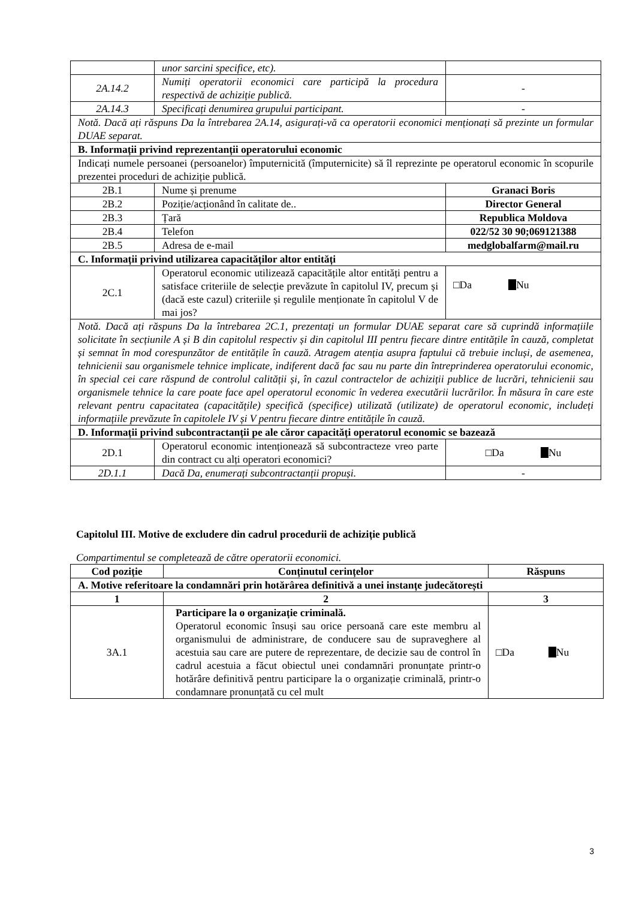| | unor sarcini specifice, etc). | |
| 2A.14.2 | Numiți operatorii economici care participă la procedura respectivă de achiziție publică. | - |
| 2A.14.3 | Specificați denumirea grupului participant. | - |
| Notă. Dacă ați răspuns Da la întrebarea 2A.14, asigurați-vă ca operatorii economici menționați să prezinte un formular DUAE separat. | | |
| B. Informații privind reprezentanții operatorului economic | | |
| Indicați numele persoanei (persoanelor) împuternicită (împuternicite) să îl reprezinte pe operatorul economic în scopurile prezentei proceduri de achiziție publică. | | |
| 2B.1 | Nume și prenume | Granaci Boris |
| 2B.2 | Poziție/acționând în calitate de.. | Director General |
| 2B.3 | Țară | Republica Moldova |
| 2B.4 | Telefon | 022/52 30 90;069121388 |
| 2B.5 | Adresa de e-mail | medglobalfarm@mail.ru |
| C. Informații privind utilizarea capacităților altor entități | | |
| 2C.1 | Operatorul economic utilizează capacitățile altor entități pentru a satisface criteriile de selecție prevăzute în capitolul IV, precum și (dacă este cazul) criteriile și regulile menționate în capitolul V de mai jos? | □Da Nu |
| Notă. Dacă ați răspuns Da la întrebarea 2C.1, prezentați un formular DUAE separat care să cuprindă informațiile solicitate în secțiunile A și B din capitolul respectiv și din capitolul III pentru fiecare dintre entitățile în cauză, completat și semnat în mod corespunzător de entitățile în cauză. Atragem atenția asupra faptului că trebuie incluși, de asemenea, tehnicienii sau organismele tehnice implicate, indiferent dacă fac sau nu parte din întreprinderea operatorului economic, în special cei care răspund de controlul calității și, în cazul contractelor de achiziții publice de lucrări, tehnicienii sau organismele tehnice la care poate face apel operatorul economic în vederea executării lucrărilor. În măsura în care este relevant pentru capacitatea (capacitățile) specifică (specifice) utilizată (utilizate) de operatorul economic, includeți informațiile prevăzute în capitolele IV și V pentru fiecare dintre entitățile în cauză. | | |
| D. Informații privind subcontractanții pe ale căror capacități operatorul economic se bazează | | |
| 2D.1 | Operatorul economic intenționează să subcontracteze vreo parte din contract cu alți operatori economici? | □Da Nu |
| 2D.1.1 | Dacă Da, enumerați subcontractanții propuși. | - |
Capitolul III. Motive de excludere din cadrul procedurii de achiziție publică
Compartimentul se completează de către operatorii economici.
| Cod poziție | Conținutul cerințelor | Răspuns |
| --- | --- | --- |
| A. Motive referitoare la condamnări prin hotărârea definitivă a unei instanțe judecătorești | | |
| 1 | 2 | 3 |
| 3A.1 | Participare la o organizație criminală. Operatorul economic însuși sau orice persoană care este membru al organismului de administrare, de conducere sau de supraveghere al acestuia sau care are putere de reprezentare, de decizie sau de control în cadrul acestuia a făcut obiectul unei condamnări pronunțate printr-o hotărâre definitivă pentru participare la o organizație criminală, printr-o condamnare pronunțată cu cel mult | □Da Nu |
3